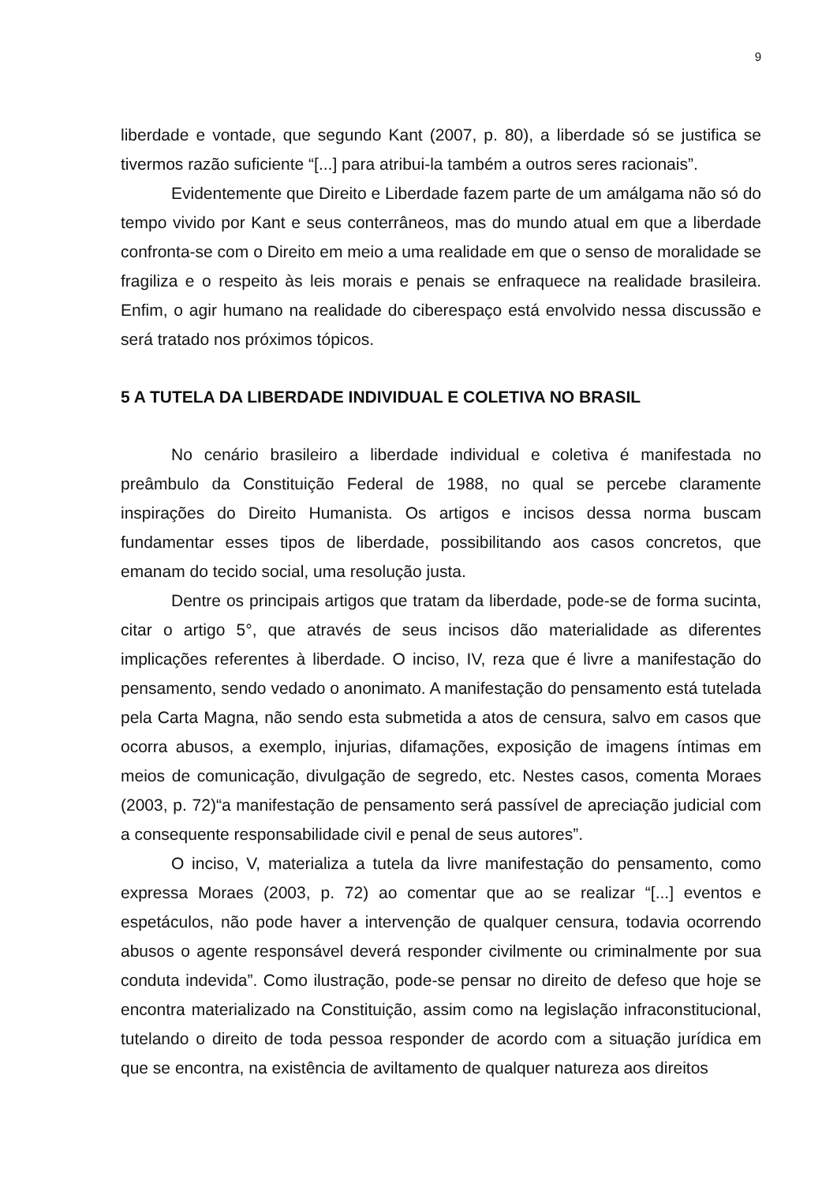9
liberdade e vontade, que segundo Kant (2007, p. 80), a liberdade só se justifica se tivermos razão suficiente “[...] para atribui-la também a outros seres racionais”.
Evidentemente que Direito e Liberdade fazem parte de um amálgama não só do tempo vivido por Kant e seus conterrâneos, mas do mundo atual em que a liberdade confronta-se com o Direito em meio a uma realidade em que o senso de moralidade se fragiliza e o respeito às leis morais e penais se enfraquece na realidade brasileira. Enfim, o agir humano na realidade do ciberespaço está envolvido nessa discussão e será tratado nos próximos tópicos.
5 A TUTELA DA LIBERDADE INDIVIDUAL E COLETIVA NO BRASIL
No cenário brasileiro a liberdade individual e coletiva é manifestada no preâmbulo da Constituição Federal de 1988, no qual se percebe claramente inspirações do Direito Humanista. Os artigos e incisos dessa norma buscam fundamentar esses tipos de liberdade, possibilitando aos casos concretos, que emanam do tecido social, uma resolução justa.
Dentre os principais artigos que tratam da liberdade, pode-se de forma sucinta, citar o artigo 5°, que através de seus incisos dão materialidade as diferentes implicações referentes à liberdade. O inciso, IV, reza que é livre a manifestação do pensamento, sendo vedado o anonimato. A manifestação do pensamento está tutelada pela Carta Magna, não sendo esta submetida a atos de censura, salvo em casos que ocorra abusos, a exemplo, injurias, difamações, exposição de imagens íntimas em meios de comunicação, divulgação de segredo, etc. Nestes casos, comenta Moraes (2003, p. 72)“a manifestação de pensamento será passível de apreciação judicial com a consequente responsabilidade civil e penal de seus autores”.
O inciso, V, materializa a tutela da livre manifestação do pensamento, como expressa Moraes (2003, p. 72) ao comentar que ao se realizar “[...] eventos e espetáculos, não pode haver a intervenção de qualquer censura, todavia ocorrendo abusos o agente responsável deverá responder civilmente ou criminalmente por sua conduta indevida”. Como ilustração, pode-se pensar no direito de defeso que hoje se encontra materializado na Constituição, assim como na legislação infraconstitucional, tutelando o direito de toda pessoa responder de acordo com a situação jurídica em que se encontra, na existência de aviltamento de qualquer natureza aos direitos